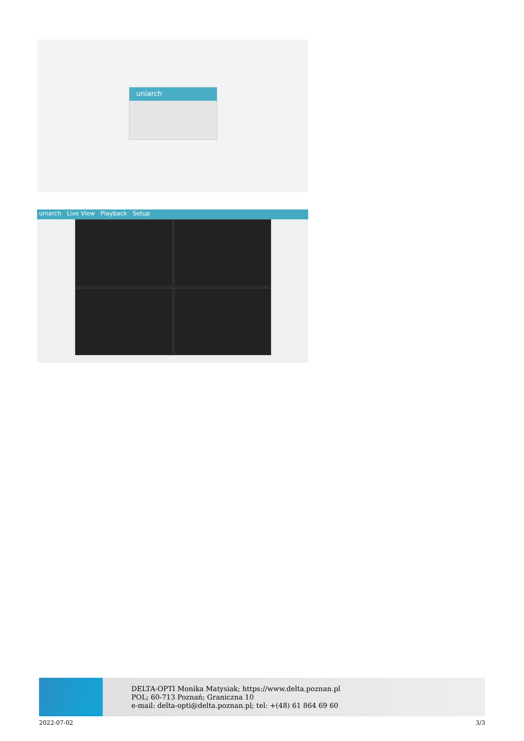uniarch
uniarch Live View Playback Setup
DELTA-OPTI Monika Matysiak; https://www.delta.poznan.pl
POL; 60-713 Poznań; Graniczna 10
e-mail: delta-opti@delta.poznan.pl; tel: +(48) 61 864 69 60
2022-07-02 3/3